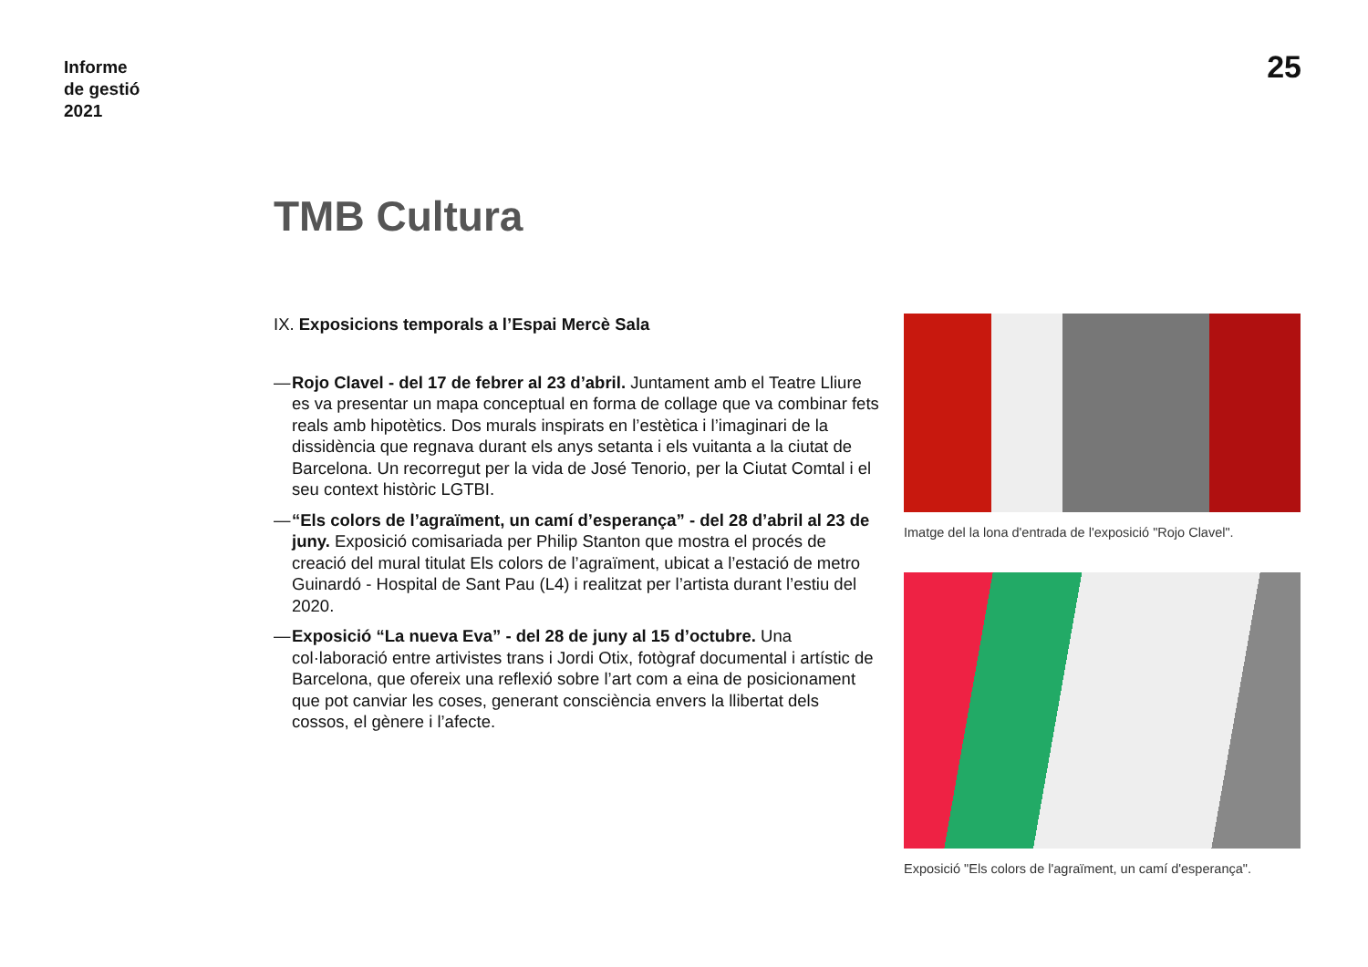Informe
de gestió
2021
25
TMB Cultura
IX. Exposicions temporals a l’Espai Mercè Sala
— Rojo Clavel - del 17 de febrer al 23 d’abril. Juntament amb el Teatre Lliure es va presentar un mapa conceptual en forma de collage que va combinar fets reals amb hipotètics. Dos murals inspirats en l’estètica i l’imaginari de la dissidència que regnava durant els anys setanta i els vuitanta a la ciutat de Barcelona. Un recorregut per la vida de José Tenorio, per la Ciutat Comtal i el seu context històric LGTBI.
— “Els colors de l’agraïment, un camí d’esperança” - del 28 d’abril al 23 de juny. Exposició comisariada per Philip Stanton que mostra el procés de creació del mural titulat Els colors de l’agraïment, ubicat a l’estació de metro Guinardó - Hospital de Sant Pau (L4) i realitzat per l’artista durant l’estiu del 2020.
— Exposició “La nueva Eva” - del 28 de juny al 15 d’octubre. Una col·laboració entre artivistes trans i Jordi Otix, fotògraf documental i artístic de Barcelona, que ofereix una reflexió sobre l’art com a eina de posicionament que pot canviar les coses, generant consciència envers la llibertat dels cossos, el gènere i l’afecte.
Imatge del la lona d'entrada de l'exposició "Rojo Clavel".
Exposició "Els colors de l'agraïment, un camí d'esperança".